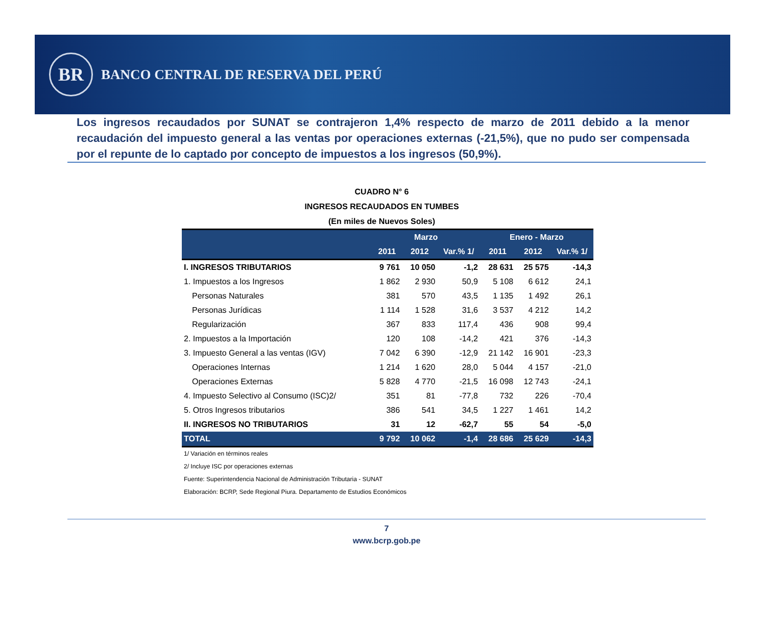BR
BANCO CENTRAL DE RESERVA DEL PERÚ
Los ingresos recaudados por SUNAT se contrajeron 1,4% respecto de marzo de 2011 debido a la menor recaudación del impuesto general a las ventas por operaciones externas (-21,5%), que no pudo ser compensada por el repunte de lo captado por concepto de impuestos a los ingresos (50,9%).
CUADRO N° 6
INGRESOS RECAUDADOS EN TUMBES
(En miles de Nuevos Soles)
| | Marzo | | | Enero - Marzo | | |
| --- | --- | --- | --- | --- | --- | --- |
| | 2011 | 2012 | Var.% 1/ | 2011 | 2012 | Var.% 1/ |
| I. INGRESOS TRIBUTARIOS | 9 761 | 10 050 | -1,2 | 28 631 | 25 575 | -14,3 |
| 1. Impuestos a los Ingresos | 1 862 | 2 930 | 50,9 | 5 108 | 6 612 | 24,1 |
| Personas Naturales | 381 | 570 | 43,5 | 1 135 | 1 492 | 26,1 |
| Personas Jurídicas | 1 114 | 1 528 | 31,6 | 3 537 | 4 212 | 14,2 |
| Regularización | 367 | 833 | 117,4 | 436 | 908 | 99,4 |
| 2. Impuestos a la Importación | 120 | 108 | -14,2 | 421 | 376 | -14,3 |
| 3. Impuesto General a las ventas (IGV) | 7 042 | 6 390 | -12,9 | 21 142 | 16 901 | -23,3 |
| Operaciones Internas | 1 214 | 1 620 | 28,0 | 5 044 | 4 157 | -21,0 |
| Operaciones Externas | 5 828 | 4 770 | -21,5 | 16 098 | 12 743 | -24,1 |
| 4. Impuesto Selectivo al Consumo (ISC)2/ | 351 | 81 | -77,8 | 732 | 226 | -70,4 |
| 5. Otros Ingresos tributarios | 386 | 541 | 34,5 | 1 227 | 1 461 | 14,2 |
| II. INGRESOS NO TRIBUTARIOS | 31 | 12 | -62,7 | 55 | 54 | -5,0 |
| TOTAL | 9 792 | 10 062 | -1,4 | 28 686 | 25 629 | -14,3 |
1/ Variación en términos reales
2/ Incluye ISC por operaciones externas
Fuente: Superintendencia Nacional de Administración Tributaria - SUNAT
Elaboración: BCRP, Sede Regional Piura. Departamento de Estudios Económicos
7
www.bcrp.gob.pe